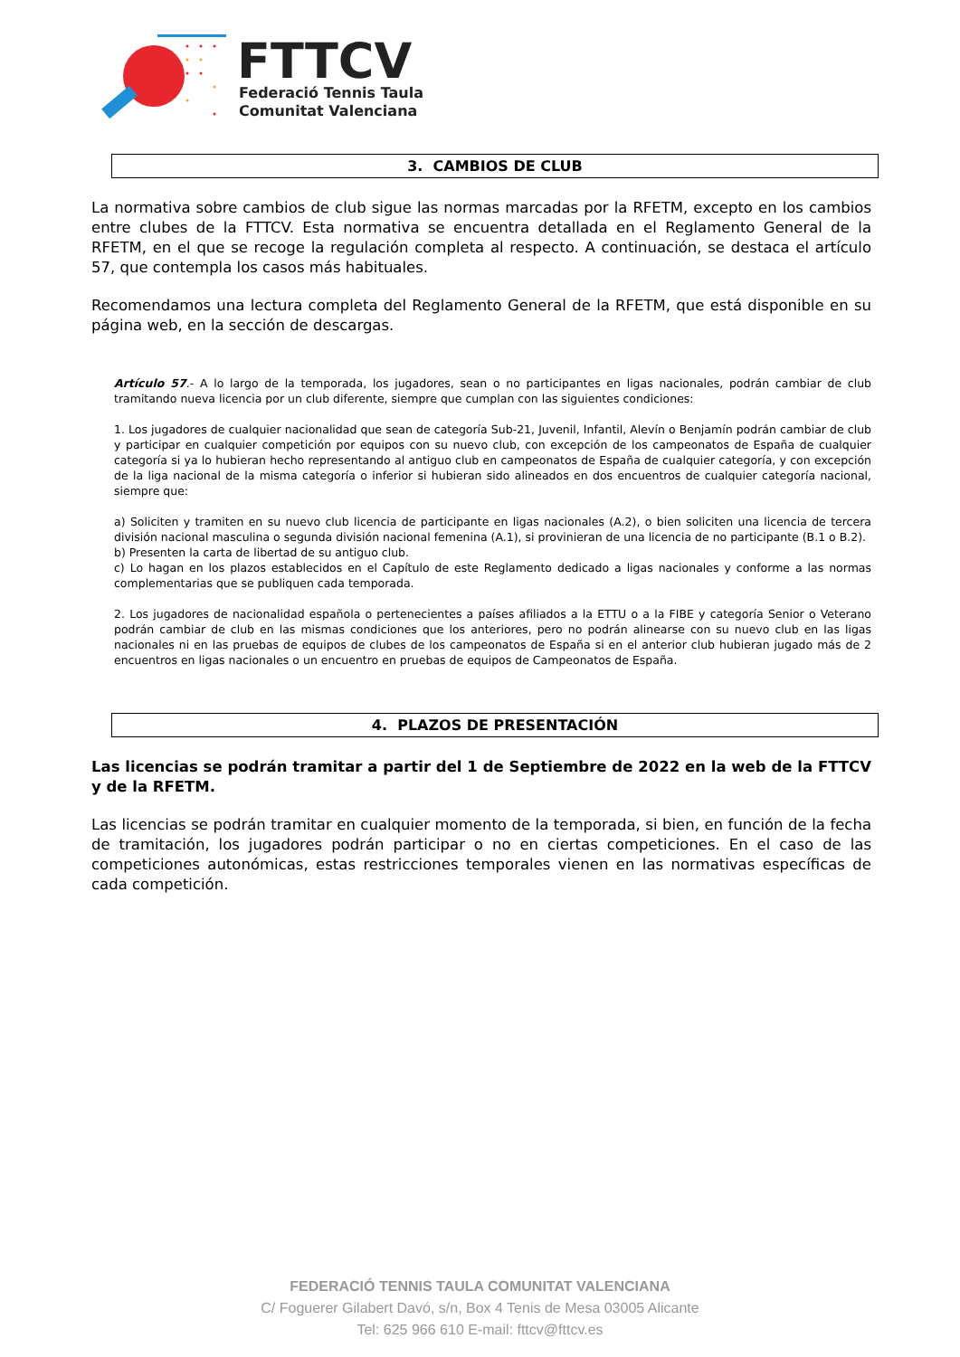FTTCV
Federació Tennis Taula
Comunitat Valenciana
3. CAMBIOS DE CLUB
La normativa sobre cambios de club sigue las normas marcadas por la RFETM, excepto en los cambios entre clubes de la FTTCV. Esta normativa se encuentra detallada en el Reglamento General de la RFETM, en el que se recoge la regulación completa al respecto. A continuación, se destaca el artículo 57, que contempla los casos más habituales.
Recomendamos una lectura completa del Reglamento General de la RFETM, que está disponible en su página web, en la sección de descargas.
Artículo 57.- A lo largo de la temporada, los jugadores, sean o no participantes en ligas nacionales, podrán cambiar de club tramitando nueva licencia por un club diferente, siempre que cumplan con las siguientes condiciones:
1. Los jugadores de cualquier nacionalidad que sean de categoría Sub-21, Juvenil, Infantil, Alevín o Benjamín podrán cambiar de club y participar en cualquier competición por equipos con su nuevo club, con excepción de los campeonatos de España de cualquier categoría si ya lo hubieran hecho representando al antiguo club en campeonatos de España de cualquier categoría, y con excepción de la liga nacional de la misma categoría o inferior si hubieran sido alineados en dos encuentros de cualquier categoría nacional, siempre que:
a) Soliciten y tramiten en su nuevo club licencia de participante en ligas nacionales (A.2), o bien soliciten una licencia de tercera división nacional masculina o segunda división nacional femenina (A.1), si provinieran de una licencia de no participante (B.1 o B.2).
b) Presenten la carta de libertad de su antiguo club.
c) Lo hagan en los plazos establecidos en el Capítulo de este Reglamento dedicado a ligas nacionales y conforme a las normas complementarias que se publiquen cada temporada.
2. Los jugadores de nacionalidad española o pertenecientes a países afiliados a la ETTU o a la FIBE y categoría Senior o Veterano podrán cambiar de club en las mismas condiciones que los anteriores, pero no podrán alinearse con su nuevo club en las ligas nacionales ni en las pruebas de equipos de clubes de los campeonatos de España si en el anterior club hubieran jugado más de 2 encuentros en ligas nacionales o un encuentro en pruebas de equipos de Campeonatos de España.
4. PLAZOS DE PRESENTACIÓN
Las licencias se podrán tramitar a partir del 1 de Septiembre de 2022 en la web de la FTTCV y de la RFETM.
Las licencias se podrán tramitar en cualquier momento de la temporada, si bien, en función de la fecha de tramitación, los jugadores podrán participar o no en ciertas competiciones. En el caso de las competiciones autonómicas, estas restricciones temporales vienen en las normativas específicas de cada competición.
FEDERACIÓ TENNIS TAULA COMUNITAT VALENCIANA
C/ Foguerer Gilabert Davó, s/n, Box 4 Tenis de Mesa 03005 Alicante
Tel: 625 966 610 E-mail: fttcv@fttcv.es